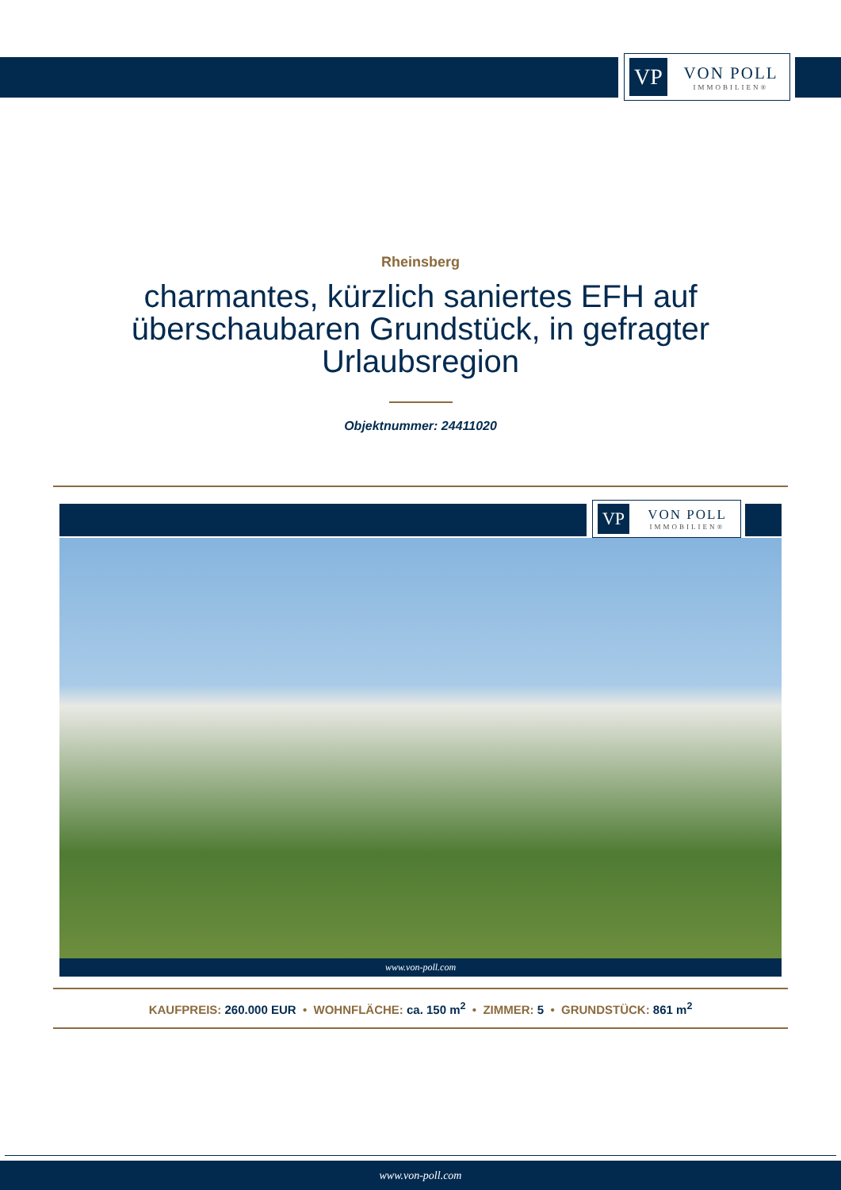VP
VON POLL
IMMOBILIEN®
Rheinsberg
charmantes, kürzlich saniertes EFH auf überschaubaren Grundstück, in gefragter Urlaubsregion
Objektnummer: 24411020
VP
VON POLL
IMMOBILIEN®
www.von-poll.com
KAUFPREIS: 260.000 EUR • WOHNFLÄCHE: ca. 150 m<sup>2</sup> • ZIMMER: 5 • GRUNDSTÜCK: 861 m<sup>2</sup>
www.von-poll.com